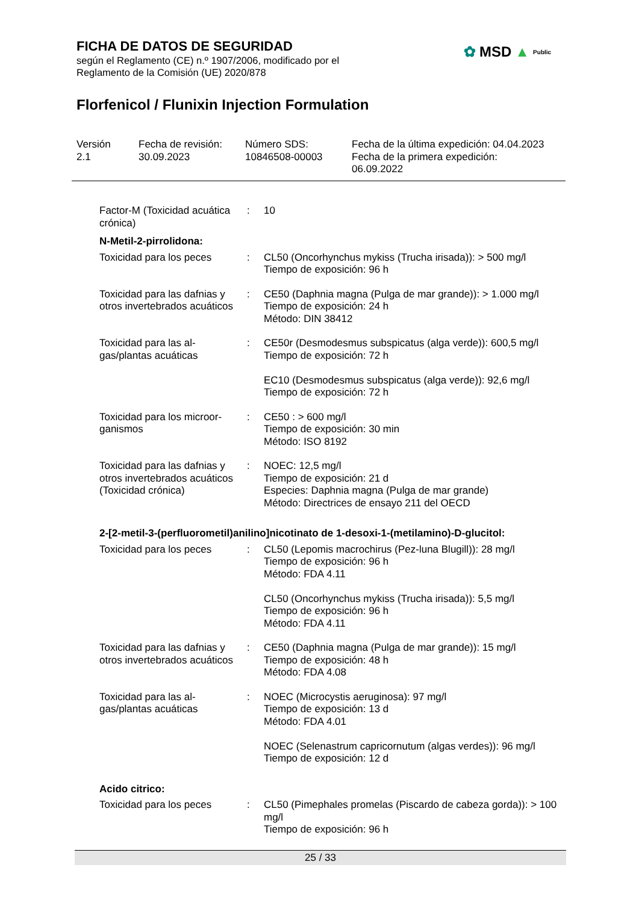FICHA DE DATOS DE SEGURIDAD
según el Reglamento (CE) n.º 1907/2006, modificado por el
Reglamento de la Comisión (UE) 2020/878
Florfenicol / Flunixin Injection Formulation
✿ MSD ▲ Public
Versión
2.1
Fecha de revisión:
30.09.2023
Número SDS:
10846508-00003
Fecha de la última expedición: 04.04.2023
Fecha de la primera expedición:
06.09.2022
Factor-M (Toxicidad acuática crónica)
: 10
N-Metil-2-pirrolidona:
Toxicidad para los peces : CL50 (Oncorhynchus mykiss (Trucha irisada)): > 500 mg/l
Tiempo de exposición: 96 h
Toxicidad para las dafnias y otros invertebrados acuáticos
: CE50 (Daphnia magna (Pulga de mar grande)): > 1.000 mg/l
Tiempo de exposición: 24 h
Método: DIN 38412
Toxicidad para las al-gas/plantas acuáticas
: CE50r (Desmodesmus subspicatus (alga verde)): 600,5 mg/l
Tiempo de exposición: 72 h
EC10 (Desmodesmus subspicatus (alga verde)): 92,6 mg/l
Tiempo de exposición: 72 h
Toxicidad para los microor-ganismos
: CE50 : > 600 mg/l
Tiempo de exposición: 30 min
Método: ISO 8192
Toxicidad para las dafnias y otros invertebrados acuáticos (Toxicidad crónica)
: NOEC: 12,5 mg/l
Tiempo de exposición: 21 d
Especies: Daphnia magna (Pulga de mar grande)
Método: Directrices de ensayo 211 del OECD
2-[2-metil-3-(perfluorometil)anilino]nicotinato de 1-desoxi-1-(metilamino)-D-glucitol:
Toxicidad para los peces : CL50 (Lepomis macrochirus (Pez-luna Blugill)): 28 mg/l
Tiempo de exposición: 96 h
Método: FDA 4.11
CL50 (Oncorhynchus mykiss (Trucha irisada)): 5,5 mg/l
Tiempo de exposición: 96 h
Método: FDA 4.11
Toxicidad para las dafnias y otros invertebrados acuáticos
: CE50 (Daphnia magna (Pulga de mar grande)): 15 mg/l
Tiempo de exposición: 48 h
Método: FDA 4.08
Toxicidad para las al-gas/plantas acuáticas
: NOEC (Microcystis aeruginosa): 97 mg/l
Tiempo de exposición: 13 d
Método: FDA 4.01
NOEC (Selenastrum capricornutum (algas verdes)): 96 mg/l
Tiempo de exposición: 12 d
Acido citrico:
Toxicidad para los peces : CL50 (Pimephales promelas (Piscardo de cabeza gorda)): > 100 mg/l
Tiempo de exposición: 96 h
25 / 33